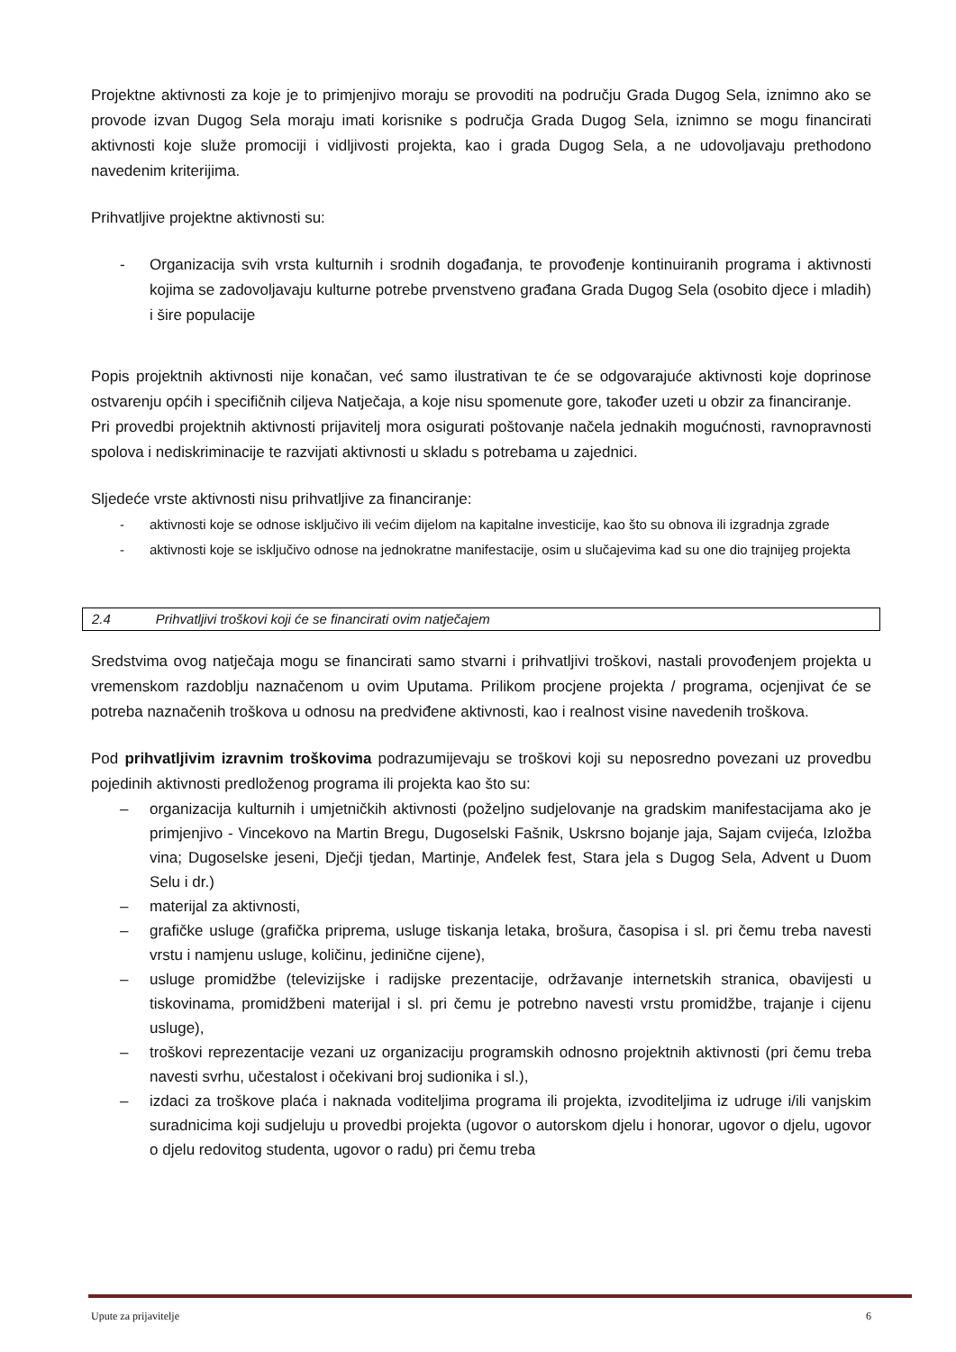Projektne aktivnosti za koje je to primjenjivo moraju se provoditi na području Grada Dugog Sela, iznimno ako se provode izvan Dugog Sela moraju imati korisnike s područja Grada Dugog Sela, iznimno se mogu financirati aktivnosti koje služe promociji i vidljivosti projekta, kao i grada Dugog Sela, a ne udovoljavaju prethodono navedenim kriterijima.
Prihvatljive projektne aktivnosti su:
- Organizacija svih vrsta kulturnih i srodnih događanja, te provođenje kontinuiranih programa i aktivnosti kojima se zadovoljavaju kulturne potrebe prvenstveno građana Grada Dugog Sela (osobito djece i mladih) i šire populacije
Popis projektnih aktivnosti nije konačan, već samo ilustrativan te će se odgovarajuće aktivnosti koje doprinose ostvarenju općih i specifičnih ciljeva Natječaja, a koje nisu spomenute gore, također uzeti u obzir za financiranje.
Pri provedbi projektnih aktivnosti prijavitelj mora osigurati poštovanje načela jednakih mogućnosti, ravnopravnosti spolova i nediskriminacije te razvijati aktivnosti u skladu s potrebama u zajednici.
Sljedeće vrste aktivnosti nisu prihvatljive za financiranje:
- aktivnosti koje se odnose isključivo ili većim dijelom na kapitalne investicije, kao što su obnova ili izgradnja zgrade
- aktivnosti koje se isključivo odnose na jednokratne manifestacije, osim u slučajevima kad su one dio trajnijeg projekta
2.4 Prihvatljivi troškovi koji će se financirati ovim natječajem
Sredstvima ovog natječaja mogu se financirati samo stvarni i prihvatljivi troškovi, nastali provođenjem projekta u vremenskom razdoblju naznačenom u ovim Uputama. Prilikom procjene projekta / programa, ocjenjivat će se potreba naznačenih troškova u odnosu na predviđene aktivnosti, kao i realnost visine navedenih troškova.
Pod prihvatljivim izravnim troškovima podrazumijevaju se troškovi koji su neposredno povezani uz provedbu pojedinih aktivnosti predloženog programa ili projekta kao što su:
– organizacija kulturnih i umjetničkih aktivnosti (poželjno sudjelovanje na gradskim manifestacijama ako je primjenjivo - Vincekovo na Martin Bregu, Dugoselski Fašnik, Uskrsno bojanje jaja, Sajam cvijeća, Izložba vina; Dugoselske jeseni, Dječji tjedan, Martinje, Anđelek fest, Stara jela s Dugog Sela, Advent u Duom Selu i dr.)
– materijal za aktivnosti,
– grafičke usluge (grafička priprema, usluge tiskanja letaka, brošura, časopisa i sl. pri čemu treba navesti vrstu i namjenu usluge, količinu, jedinične cijene),
– usluge promidžbe (televizijske i radijske prezentacije, održavanje internetskih stranica, obavijesti u tiskovinama, promidžbeni materijal i sl. pri čemu je potrebno navesti vrstu promidžbe, trajanje i cijenu usluge),
– troškovi reprezentacije vezani uz organizaciju programskih odnosno projektnih aktivnosti (pri čemu treba navesti svrhu, učestalost i očekivani broj sudionika i sl.),
– izdaci za troškove plaća i naknada voditeljima programa ili projekta, izvoditeljima iz udruge i/ili vanjskim suradnicima koji sudjeluju u provedbi projekta (ugovor o autorskom djelu i honorar, ugovor o djelu, ugovor o djelu redovitog studenta, ugovor o radu) pri čemu treba
Upute za prijavitelje 6